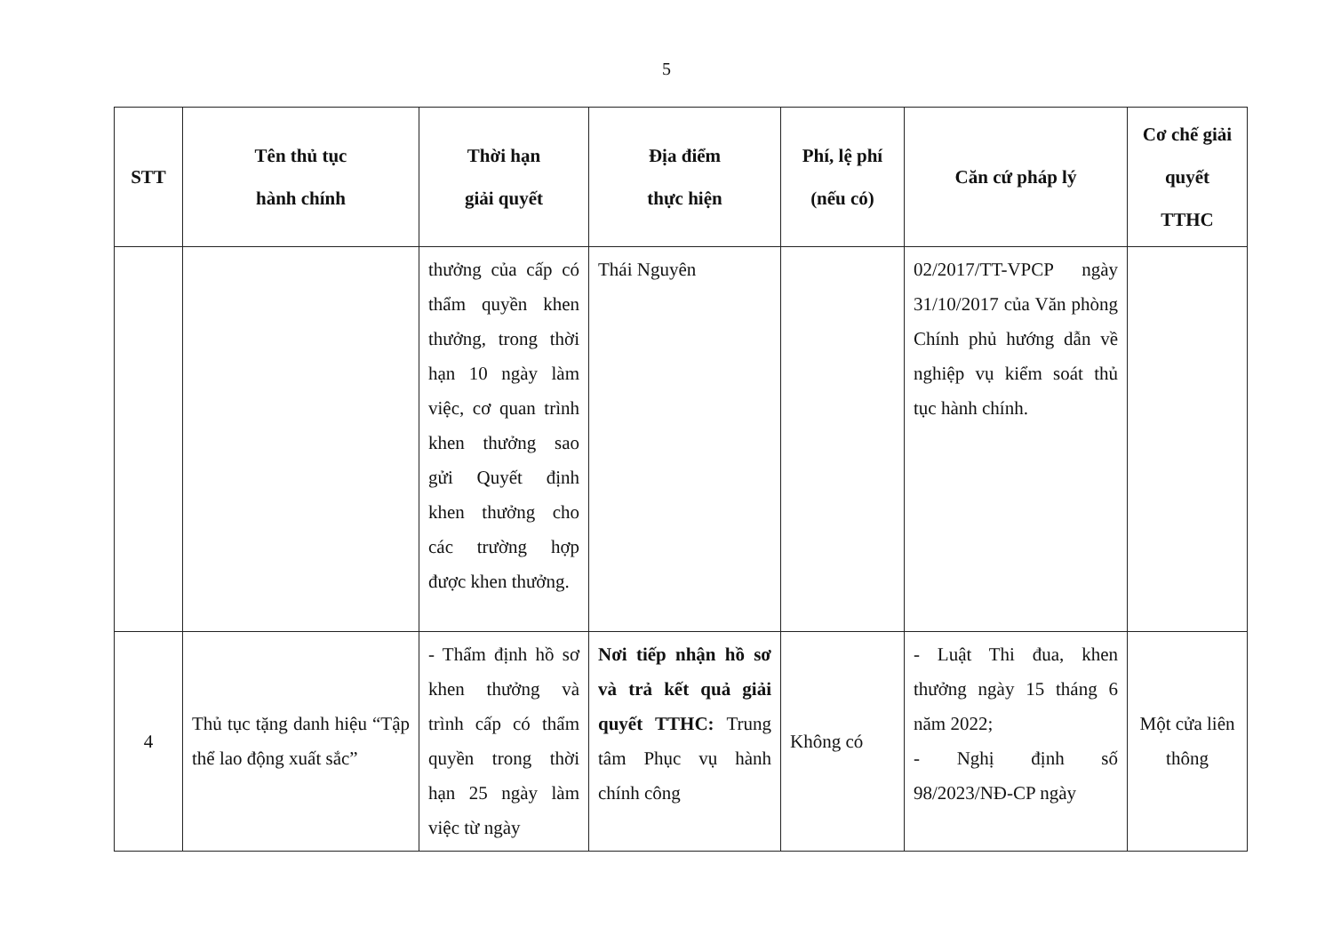5
| STT | Tên thủ tục hành chính | Thời hạn giải quyết | Địa điểm thực hiện | Phí, lệ phí (nếu có) | Căn cứ pháp lý | Cơ chế giải quyết TTHC |
| --- | --- | --- | --- | --- | --- | --- |
| | | thưởng của cấp có thẩm quyền khen thưởng, trong thời hạn 10 ngày làm việc, cơ quan trình khen thưởng sao gửi Quyết định khen thưởng cho các trường hợp được khen thưởng. | Thái Nguyên | | 02/2017/TT-VPCP ngày 31/10/2017 của Văn phòng Chính phủ hướng dẫn về nghiệp vụ kiểm soát thủ tục hành chính. | |
| 4 | Thủ tục tặng danh hiệu “Tập thể lao động xuất sắc” | - Thẩm định hồ sơ khen thưởng và trình cấp có thẩm quyền trong thời hạn 25 ngày làm việc từ ngày | Nơi tiếp nhận hồ sơ và trả kết quả giải quyết TTHC: Trung tâm Phục vụ hành chính công | Không có | - Luật Thi đua, khen thưởng ngày 15 tháng 6 năm 2022; - Nghị định số 98/2023/NĐ-CP ngày | Một cửa liên thông |